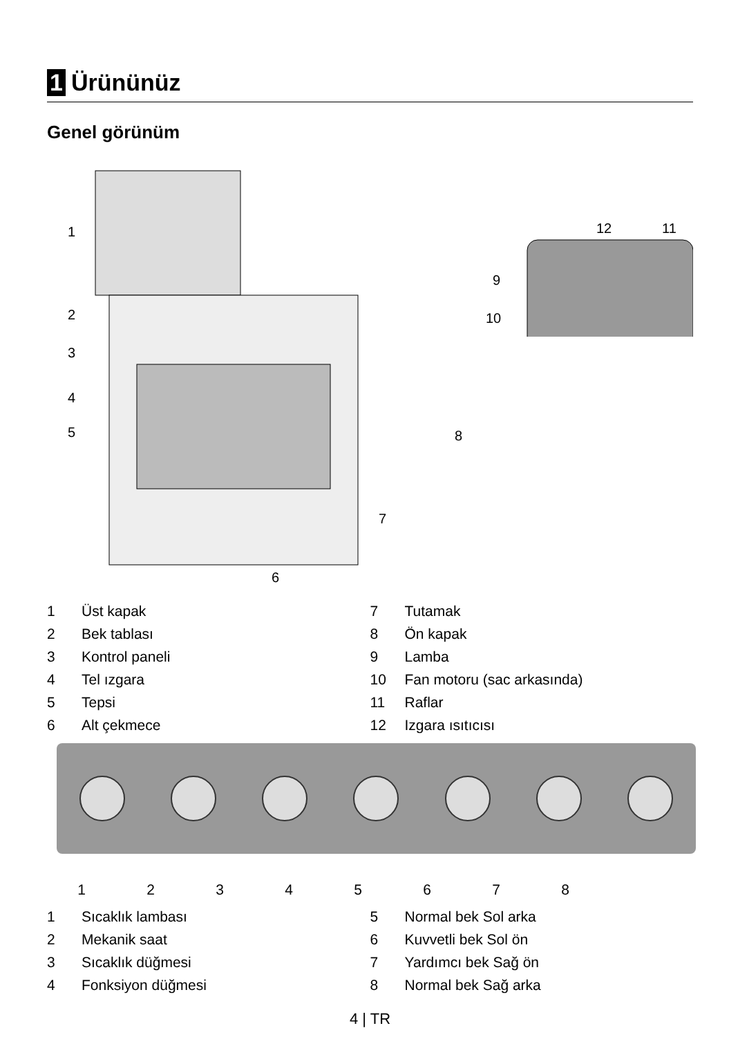1 Ürününüz
Genel görünüm
1
2
3
4
5
6
7
8
12
11
9
10
1 Üst kapak
2 Bek tablası
3 Kontrol paneli
4 Tel ızgara
5 Tepsi
6 Alt çekmece
7 Tutamak
8 Ön kapak
9 Lamba
10 Fan motoru (sac arkasında)
11 Raflar
12 Izgara ısıtıcısı
1 2 3 4 5 6 7 8
1 Sıcaklık lambası
2 Mekanik saat
3 Sıcaklık düğmesi
4 Fonksiyon düğmesi
5 Normal bek Sol arka
6 Kuvvetli bek Sol ön
7 Yardımcı bek Sağ ön
8 Normal bek Sağ arka
4 | TR